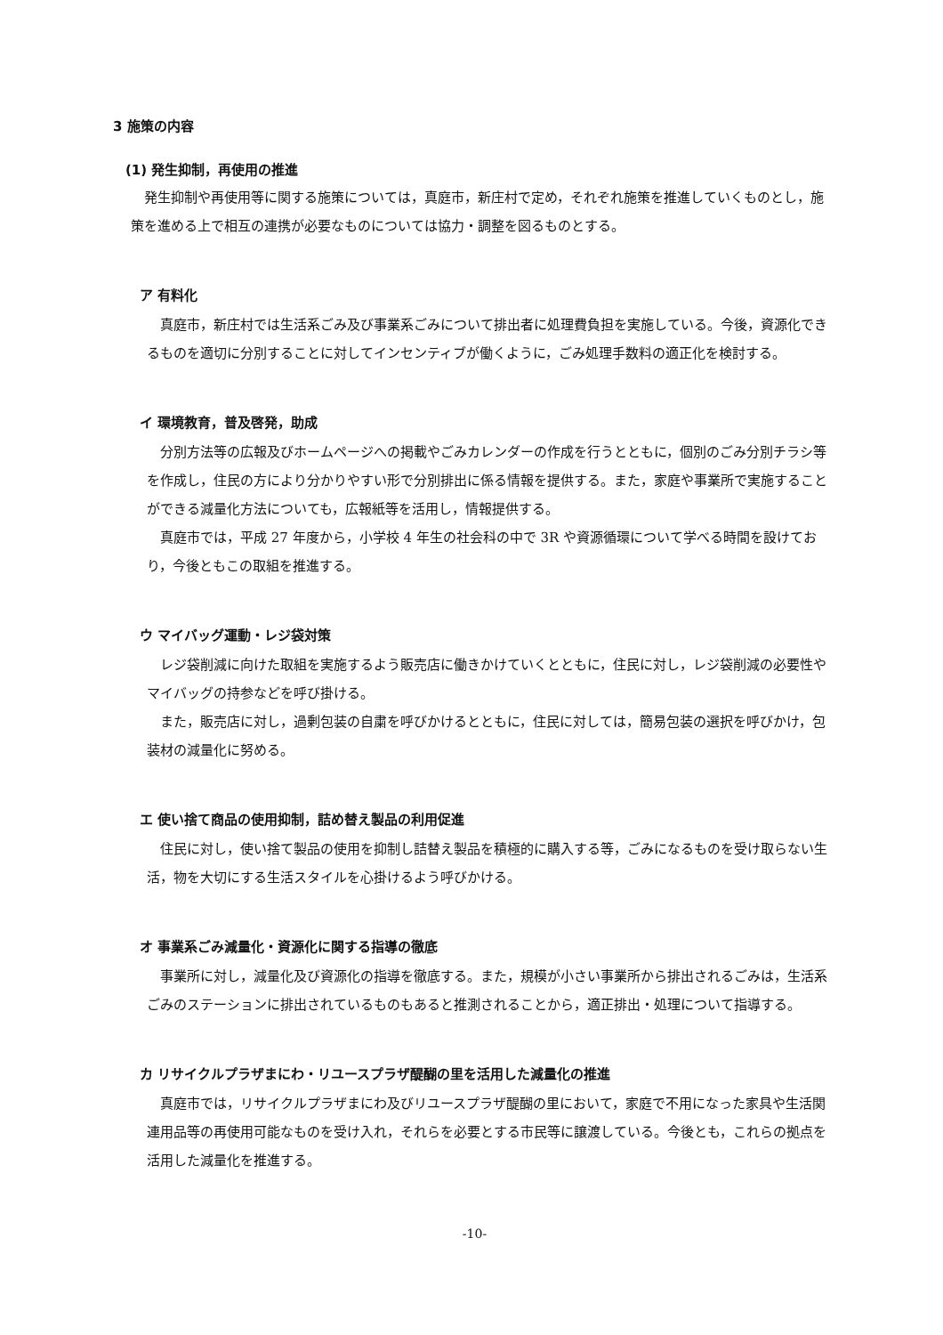3 施策の内容
(1) 発生抑制，再使用の推進
発生抑制や再使用等に関する施策については，真庭市，新庄村で定め，それぞれ施策を推進していくものとし，施策を進める上で相互の連携が必要なものについては協力・調整を図るものとする。
ア 有料化
真庭市，新庄村では生活系ごみ及び事業系ごみについて排出者に処理費負担を実施している。今後，資源化できるものを適切に分別することに対してインセンティブが働くように，ごみ処理手数料の適正化を検討する。
イ 環境教育，普及啓発，助成
分別方法等の広報及びホームページへの掲載やごみカレンダーの作成を行うとともに，個別のごみ分別チラシ等を作成し，住民の方により分かりやすい形で分別排出に係る情報を提供する。また，家庭や事業所で実施することができる減量化方法についても，広報紙等を活用し，情報提供する。
真庭市では，平成 27 年度から，小学校 4 年生の社会科の中で 3R や資源循環について学べる時間を設けており，今後ともこの取組を推進する。
ウ マイバッグ運動・レジ袋対策
レジ袋削減に向けた取組を実施するよう販売店に働きかけていくとともに，住民に対し，レジ袋削減の必要性やマイバッグの持参などを呼び掛ける。
また，販売店に対し，過剰包装の自粛を呼びかけるとともに，住民に対しては，簡易包装の選択を呼びかけ，包装材の減量化に努める。
エ 使い捨て商品の使用抑制，詰め替え製品の利用促進
住民に対し，使い捨て製品の使用を抑制し詰替え製品を積極的に購入する等，ごみになるものを受け取らない生活，物を大切にする生活スタイルを心掛けるよう呼びかける。
オ 事業系ごみ減量化・資源化に関する指導の徹底
事業所に対し，減量化及び資源化の指導を徹底する。また，規模が小さい事業所から排出されるごみは，生活系ごみのステーションに排出されているものもあると推測されることから，適正排出・処理について指導する。
カ リサイクルプラザまにわ・リユースプラザ醍醐の里を活用した減量化の推進
真庭市では，リサイクルプラザまにわ及びリユースプラザ醍醐の里において，家庭で不用になった家具や生活関連用品等の再使用可能なものを受け入れ，それらを必要とする市民等に譲渡している。今後とも，これらの拠点を活用した減量化を推進する。
-10-